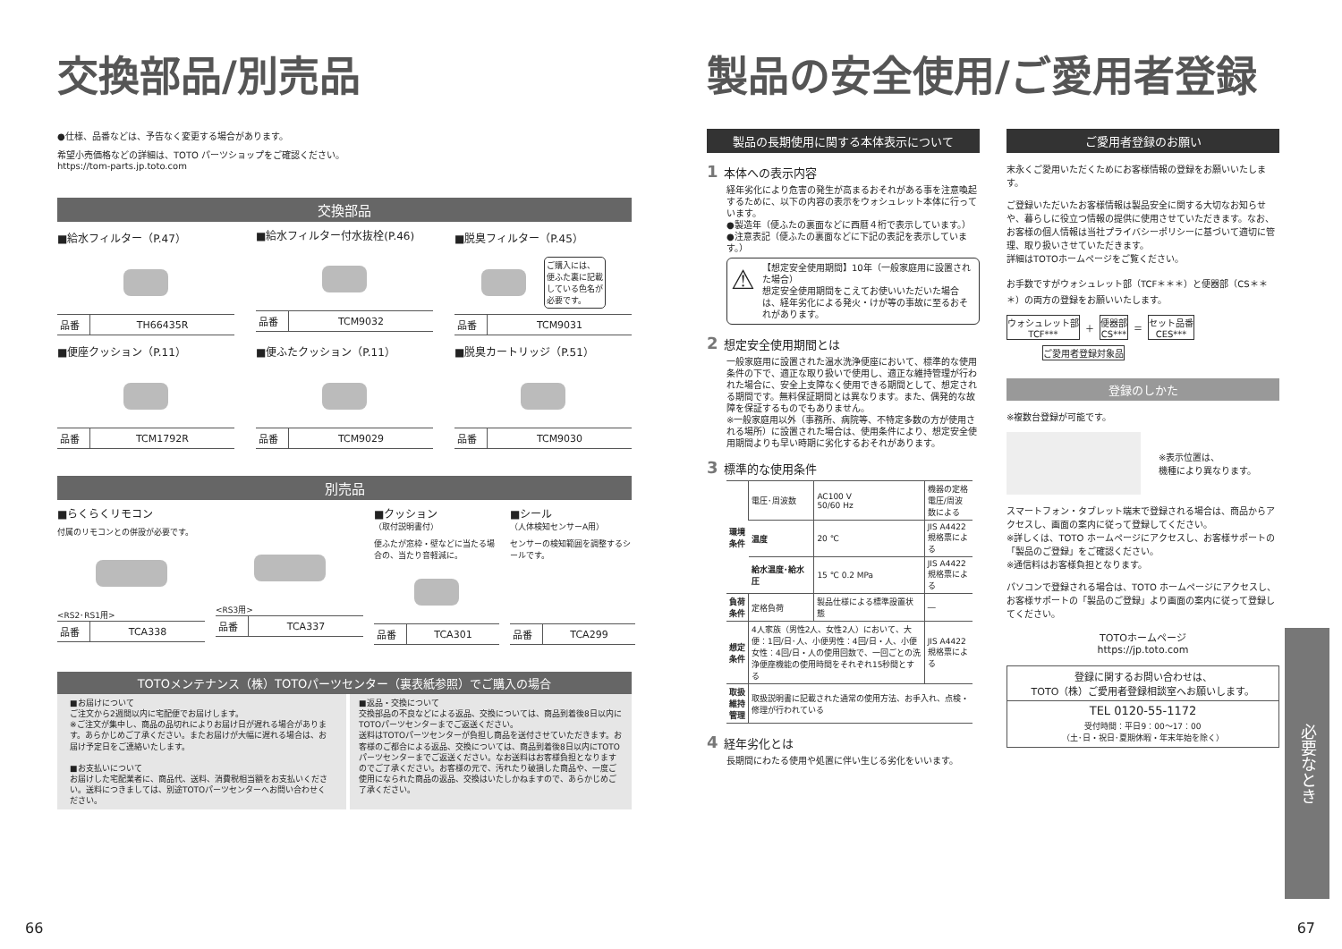交換部品/別売品
●仕様、品番などは、予告なく変更する場合があります。
希望小売価格などの詳細は、TOTO パーツショップをご確認ください。
https://tom-parts.jp.toto.com
交換部品
■給水フィルター（P.47）
| 品番 | TH66435R |
■給水フィルター付水抜栓(P.46)
| 品番 | TCM9032 |
■脱臭フィルター（P.45）
ご購入には、
便ふた裏に記載
している色名が
必要です。
| 品番 | TCM9031 |
■便座クッション（P.11）
| 品番 | TCM1792R |
■便ふたクッション（P.11）
| 品番 | TCM9029 |
■脱臭カートリッジ（P.51）
| 品番 | TCM9030 |
別売品
■らくらくリモコン
付属のリモコンとの併設が必要です。
<RS2･RS1用>
| 品番 | TCA338 |
<RS3用>
| 品番 | TCA337 |
■クッション
（取付説明書付）
便ふたが窓枠・壁などに当たる場合の、当たり音軽減に。
| 品番 | TCA301 |
■シール
（人体検知センサーA用）
センサーの検知範囲を調整するシールです。
| 品番 | TCA299 |
TOTOメンテナンス（株）TOTOパーツセンター（裏表紙参照）でご購入の場合
■お届けについて
ご注文から2週間以内に宅配便でお届けします。
※ご注文が集中し、商品の品切れによりお届け日が遅れる場合があります。あらかじめご了承ください。またお届けが大幅に遅れる場合は、お届け予定日をご連絡いたします。
■お支払いについて
お届けした宅配業者に、商品代、送料、消費税相当額をお支払いください。送料につきましては、別途TOTOパーツセンターへお問い合わせください。
■返品・交換について
交換部品の不良などによる返品、交換については、商品到着後8日以内にTOTOパーツセンターまでご返送ください。
送料はTOTOパーツセンターが負担し商品を送付させていただきます。お客様のご都合による返品、交換については、商品到着後8日以内にTOTOパーツセンターまでご返送ください。なお送料はお客様負担となりますのでご了承ください。お客様の元で、汚れたり破損した商品や、一度ご使用になられた商品の返品、交換はいたしかねますので、あらかじめご了承ください。
66
製品の安全使用/ご愛用者登録
製品の長期使用に関する本体表示について
1 本体への表示内容
経年劣化により危害の発生が高まるおそれがある事を注意喚起するために、以下の内容の表示をウォシュレット本体に行っています。
●製造年（便ふたの裏面などに西暦４桁で表示しています。）
●注意表記（便ふたの裏面などに下記の表記を表示しています。）
⚠
【想定安全使用期間】10年（一般家庭用に設置された場合）
想定安全使用期間をこえてお使いいただいた場合は、経年劣化による発火・けが等の事故に至るおそれがあります。
2 想定安全使用期間とは
一般家庭用に設置された温水洗浄便座において、標準的な使用条件の下で、適正な取り扱いで使用し、適正な維持管理が行われた場合に、安全上支障なく使用できる期間として、想定される期間です。無料保証期間とは異なります。また、偶発的な故障を保証するものでもありません。
※一般家庭用以外（事務所、病院等、不特定多数の方が使用される場所）に設置された場合は、使用条件により、想定安全使用期間よりも早い時期に劣化するおそれがあります。
3 標準的な使用条件
| 環境条件 | 電圧･周波数 | AC100 V 50/60 Hz | 機器の定格電圧/周波数による |
| | 温度 | 20 ℃ | JIS A4422 規格票による |
| | 給水温度･給水圧 | 15 ℃ 0.2 MPa | JIS A4422 規格票による |
| 負荷条件 | 定格負荷 | 製品仕様による標準設置状態 | ― |
| 想定条件 | 4人家族（男性2人、女性2人）において、大便：1回/日･人、小便男性：4回/日・人、小便女性：4回/日・人の使用回数で、一回ごとの洗浄便座機能の使用時間をそれぞれ15秒間とする | | JIS A4422 規格票による |
| 取扱維持管理 | 取扱説明書に記載された通常の使用方法、お手入れ、点検・修理が行われている | | |
4 経年劣化とは
長期間にわたる使用や処置に伴い生じる劣化をいいます。
ご愛用者登録のお願い
末永くご愛用いただくためにお客様情報の登録をお願いいたします。
ご登録いただいたお客様情報は製品安全に関する大切なお知らせや、暮らしに役立つ情報の提供に使用させていただきます。なお、お客様の個人情報は当社プライバシーポリシーに基づいて適切に管理、取り扱いさせていただきます。
詳細はTOTOホームページをご覧ください。
お手数ですがウォシュレット部（TCF＊＊＊）と便器部（CS＊＊＊）の両方の登録をお願いいたします。
ウォシュレット部
TCF***
＋
便器部
CS***
＝
セット品番
CES***
ご愛用者登録対象品
登録のしかた
※複数台登録が可能です。
※表示位置は、
機種により異なります。
スマートフォン・タブレット端末で登録される場合は、商品からアクセスし、画面の案内に従って登録してください。
※詳しくは、TOTO ホームページにアクセスし、お客様サポートの「製品のご登録」をご確認ください。
※通信料はお客様負担となります。
パソコンで登録される場合は、TOTO ホームページにアクセスし、お客様サポートの「製品のご登録」より画面の案内に従って登録してください。
TOTOホームページ
https://jp.toto.com
登録に関するお問い合わせは、
TOTO（株）ご愛用者登録相談室へお願いします。
TEL 0120-55-1172
受付時間：平日9：00～17：00
（土･日・祝日･夏期休暇・年末年始を除く）
必要なとき
67